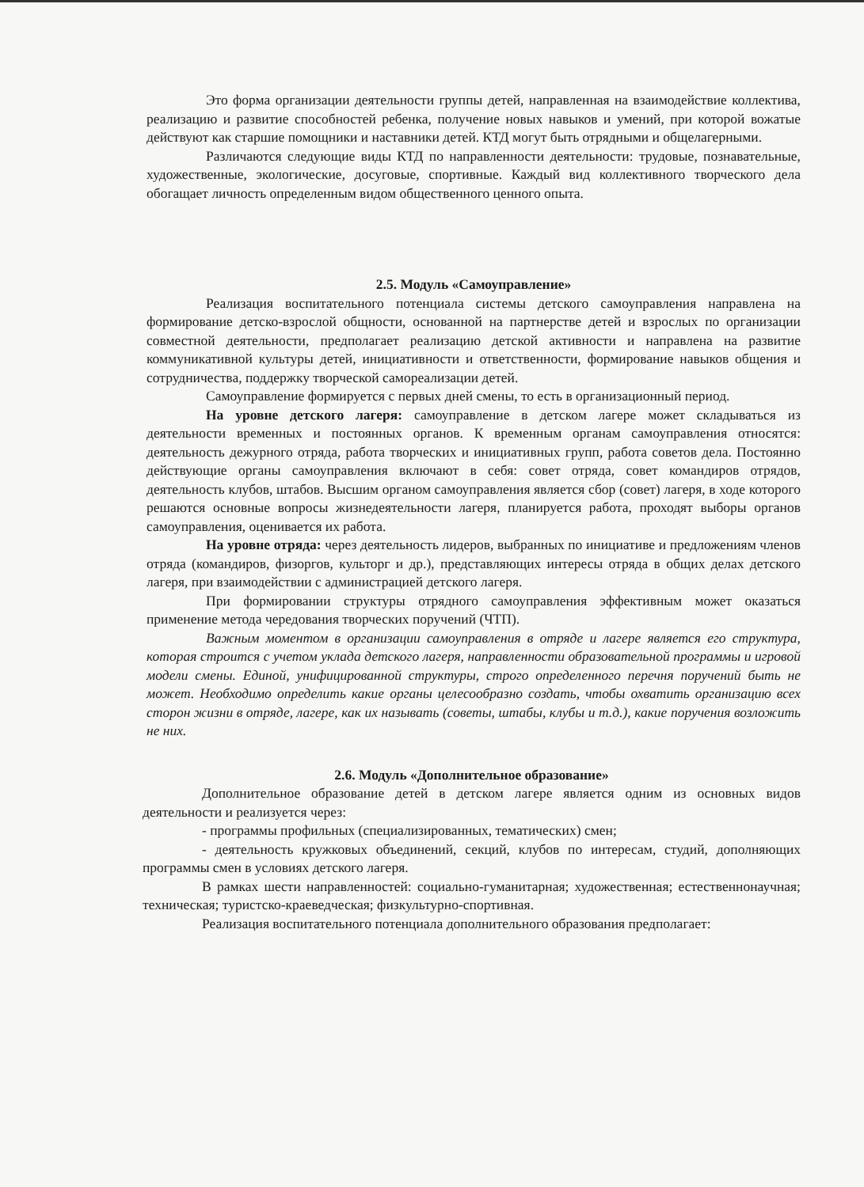Это форма организации деятельности группы детей, направленная на взаимодействие коллектива, реализацию и развитие способностей ребенка, получение новых навыков и умений, при которой вожатые действуют как старшие помощники и наставники детей. КТД могут быть отрядными и общелагерными.
Различаются следующие виды КТД по направленности деятельности: трудовые, познавательные, художественные, экологические, досуговые, спортивные. Каждый вид коллективного творческого дела обогащает личность определенным видом общественного ценного опыта.
2.5. Модуль «Самоуправление»
Реализация воспитательного потенциала системы детского самоуправления направлена на формирование детско-взрослой общности, основанной на партнерстве детей и взрослых по организации совместной деятельности, предполагает реализацию детской активности и направлена на развитие коммуникативной культуры детей, инициативности и ответственности, формирование навыков общения и сотрудничества, поддержку творческой самореализации детей.
Самоуправление формируется с первых дней смены, то есть в организационный период.
На уровне детского лагеря: самоуправление в детском лагере может складываться из деятельности временных и постоянных органов. К временным органам самоуправления относятся: деятельность дежурного отряда, работа творческих и инициативных групп, работа советов дела. Постоянно действующие органы самоуправления включают в себя: совет отряда, совет командиров отрядов, деятельность клубов, штабов. Высшим органом самоуправления является сбор (совет) лагеря, в ходе которого решаются основные вопросы жизнедеятельности лагеря, планируется работа, проходят выборы органов самоуправления, оценивается их работа.
На уровне отряда: через деятельность лидеров, выбранных по инициативе и предложениям членов отряда (командиров, физоргов, культорг и др.), представляющих интересы отряда в общих делах детского лагеря, при взаимодействии с администрацией детского лагеря.
При формировании структуры отрядного самоуправления эффективным может оказаться применение метода чередования творческих поручений (ЧТП).
Важным моментом в организации самоуправления в отряде и лагере является его структура, которая строится с учетом уклада детского лагеря, направленности образовательной программы и игровой модели смены. Единой, унифицированной структуры, строго определенного перечня поручений быть не может. Необходимо определить какие органы целесообразно создать, чтобы охватить организацию всех сторон жизни в отряде, лагере, как их называть (советы, штабы, клубы и т.д.), какие поручения возложить не них.
2.6. Модуль «Дополнительное образование»
Дополнительное образование детей в детском лагере является одним из основных видов деятельности и реализуется через:
- программы профильных (специализированных, тематических) смен;
- деятельность кружковых объединений, секций, клубов по интересам, студий, дополняющих программы смен в условиях детского лагеря.
В рамках шести направленностей: социально-гуманитарная; художественная; естественнонаучная; техническая; туристско-краеведческая; физкультурно-спортивная.
Реализация воспитательного потенциала дополнительного образования предполагает: